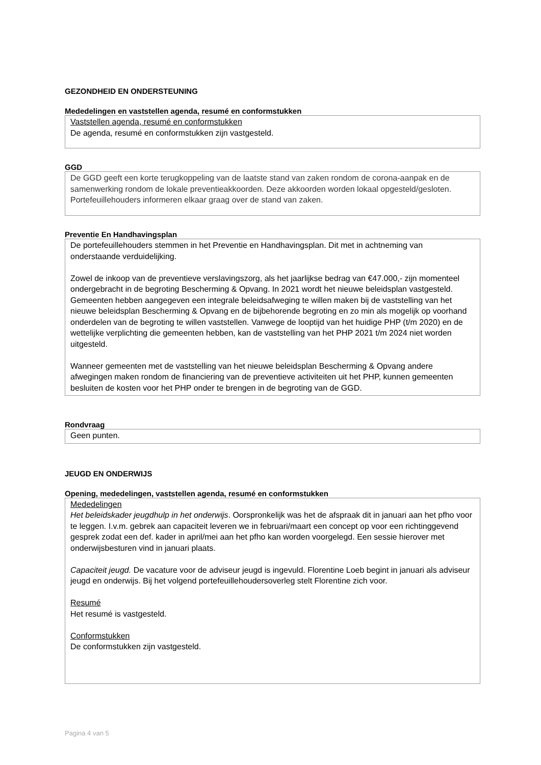GEZONDHEID EN ONDERSTEUNING
Mededelingen en vaststellen agenda, resumé en conformstukken
Vaststellen agenda, resumé en conformstukken
De agenda, resumé en conformstukken zijn vastgesteld.
GGD
De GGD geeft een korte terugkoppeling van de laatste stand van zaken rondom de corona-aanpak en de samenwerking rondom de lokale preventieakkoorden. Deze akkoorden worden lokaal opgesteld/gesloten. Portefeuillehouders informeren elkaar graag over de stand van zaken.
Preventie En Handhavingsplan
De portefeuillehouders stemmen in het Preventie en Handhavingsplan. Dit met in achtneming van onderstaande verduidelijking.
Zowel de inkoop van de preventieve verslavingszorg, als het jaarlijkse bedrag van €47.000,- zijn momenteel ondergebracht in de begroting Bescherming & Opvang. In 2021 wordt het nieuwe beleidsplan vastgesteld. Gemeenten hebben aangegeven een integrale beleidsafweging te willen maken bij de vaststelling van het nieuwe beleidsplan Bescherming & Opvang en de bijbehorende begroting en zo min als mogelijk op voorhand onderdelen van de begroting te willen vaststellen. Vanwege de looptijd van het huidige PHP (t/m 2020) en de wettelijke verplichting die gemeenten hebben, kan de vaststelling van het PHP 2021 t/m 2024 niet worden uitgesteld.
Wanneer gemeenten met de vaststelling van het nieuwe beleidsplan Bescherming & Opvang andere afwegingen maken rondom de financiering van de preventieve activiteiten uit het PHP, kunnen gemeenten besluiten de kosten voor het PHP onder te brengen in de begroting van de GGD.
Rondvraag
Geen punten.
JEUGD EN ONDERWIJS
Opening, mededelingen, vaststellen agenda, resumé en conformstukken
Mededelingen
Het beleidskader jeugdhulp in het onderwijs. Oorspronkelijk was het de afspraak dit in januari aan het pfho voor te leggen. I.v.m. gebrek aan capaciteit leveren we in februari/maart een concept op voor een richtinggevend gesprek zodat een def. kader in april/mei aan het pfho kan worden voorgelegd. Een sessie hierover met onderwijsbesturen vind in januari plaats.
Capaciteit jeugd. De vacature voor de adviseur jeugd is ingevuld. Florentine Loeb begint in januari als adviseur jeugd en onderwijs. Bij het volgend portefeuillehoudersoverleg stelt Florentine zich voor.
Resumé
Het resumé is vastgesteld.
Conformstukken
De conformstukken zijn vastgesteld.
Pagina 4 van 5